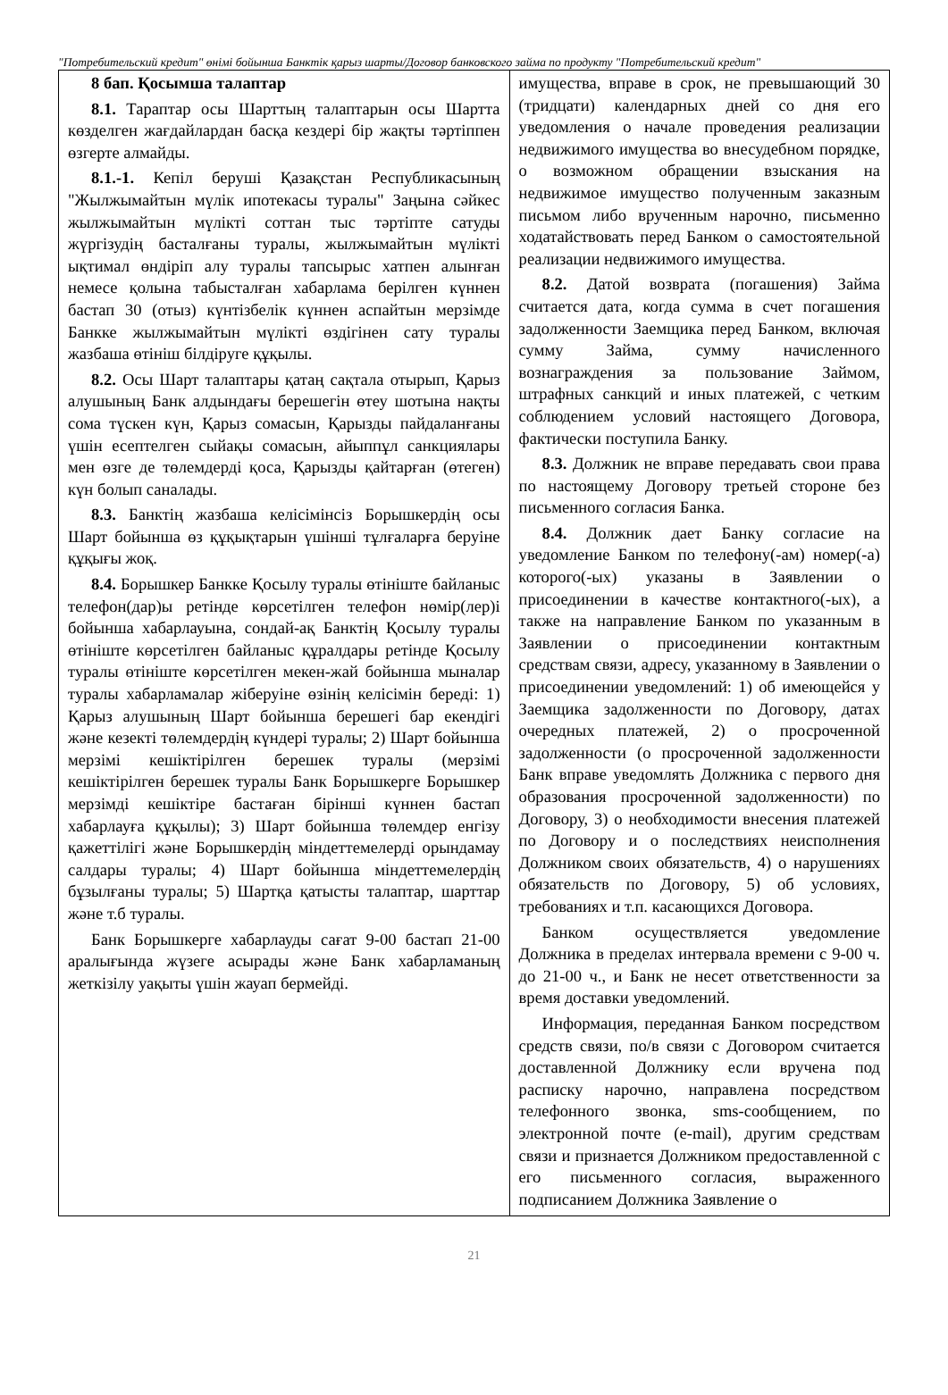"Потребительский кредит" өнімі бойынша Банктік қарыз шарты/Договор банковского займа по продукту "Потребительский кредит"
| 8 бап. Қосымша талаптар 8.1. Тараптар осы Шарттың талаптарын осы Шартта көзделген жағдайлардан басқа кездері бір жақты тәртіппен өзгерте алмайды. 8.1.-1. Кепіл беруші Қазақстан Республикасының "Жылжымайтын мүлік ипотекасы туралы" Заңына сәйкес жылжымайтын мүлікті соттан тыс тәртіпте сатуды жүргізудің басталғаны туралы, жылжымайтын мүлікті ықтимал өндіріп алу туралы тапсырыс хатпен алынған немесе қолына табысталған хабарлама берілген күннен бастап 30 (отыз) күнтізбелік күннен аспайтын мерзімде Банкке жылжымайтын мүлікті өздігінен сату туралы жазбаша өтініш білдіруге құқылы. 8.2. Осы Шарт талаптары қатаң сақтала отырып, Қарыз алушының Банк алдындағы берешегін өтеу шотына нақты сома түскен күн, Қарыз сомасын, Қарызды пайдаланғаны үшін есептелген сыйақы сомасын, айыппұл санкциялары мен өзге де төлемдерді қоса, Қарызды қайтарған (өтеген) күн болып саналады. 8.3. Банктің жазбаша келісімінсіз Борышкердің осы Шарт бойынша өз құқықтарын үшінші тұлғаларға беруіне құқығы жоқ. 8.4. Борышкер Банкке Қосылу туралы өтініште байланыс телефон(дар)ы ретінде көрсетілген телефон нөмір(лер)і бойынша хабарлауына, сондай-ақ Банктің Қосылу туралы өтініште көрсетілген байланыс құралдары ретінде Қосылу туралы өтініште көрсетілген мекен-жай бойынша мыналар туралы хабарламалар жіберуіне өзінің келісімін береді: 1) Қарыз алушының Шарт бойынша берешегі бар екендігі және кезекті төлемдердің күндері туралы; 2) Шарт бойынша мерзімі кешіктірілген берешек туралы (мерзімі кешіктірілген берешек туралы Банк Борышкерге Борышкер мерзімді кешіктіре бастаған бірінші күннен бастап хабарлауға құқылы); 3) Шарт бойынша төлемдер енгізу қажеттілігі және Борышкердің міндеттемелерді орындамау салдары туралы; 4) Шарт бойынша міндеттемелердің бұзылғаны туралы; 5) Шартқа қатысты талаптар, шарттар және т.б туралы. Банк Борышкерге хабарлауды сағат 9-00 бастап 21-00 аралығында жүзеге асырады және Банк хабарламаның жеткізілу уақыты үшін жауап бермейді. | имущества, вправе в срок, не превышающий 30 (тридцати) календарных дней со дня его уведомления о начале проведения реализации недвижимого имущества во внесудебном порядке, о возможном обращении взыскания на недвижимое имущество полученным заказным письмом либо врученным нарочно, письменно ходатайствовать перед Банком о самостоятельной реализации недвижимого имущества. 8.2. Датой возврата (погашения) Займа считается дата, когда сумма в счет погашения задолженности Заемщика перед Банком, включая сумму Займа, сумму начисленного вознаграждения за пользование Займом, штрафных санкций и иных платежей, с четким соблюдением условий настоящего Договора, фактически поступила Банку. 8.3. Должник не вправе передавать свои права по настоящему Договору третьей стороне без письменного согласия Банка. 8.4. Должник дает Банку согласие на уведомление Банком по телефону(-ам) номер(-а) которого(-ых) указаны в Заявлении о присоединении в качестве контактного(-ых), а также на направление Банком по указанным в Заявлении о присоединении контактным средствам связи, адресу, указанному в Заявлении о присоединении уведомлений: 1) об имеющейся у Заемщика задолженности по Договору, датах очередных платежей, 2) о просроченной задолженности (о просроченной задолженности Банк вправе уведомлять Должника с первого дня образования просроченной задолженности) по Договору, 3) о необходимости внесения платежей по Договору и о последствиях неисполнения Должником своих обязательств, 4) о нарушениях обязательств по Договору, 5) об условиях, требованиях и т.п. касающихся Договора. Банком осуществляется уведомление Должника в пределах интервала времени с 9-00 ч. до 21-00 ч., и Банк не несет ответственности за время доставки уведомлений. Информация, переданная Банком посредством средств связи, по/в связи с Договором считается доставленной Должнику если вручена под расписку нарочно, направлена посредством телефонного звонка, sms-сообщением, по электронной почте (e-mail), другим средствам связи и признается Должником предоставленной с его письменного согласия, выраженного подписанием Должника Заявление о |
21